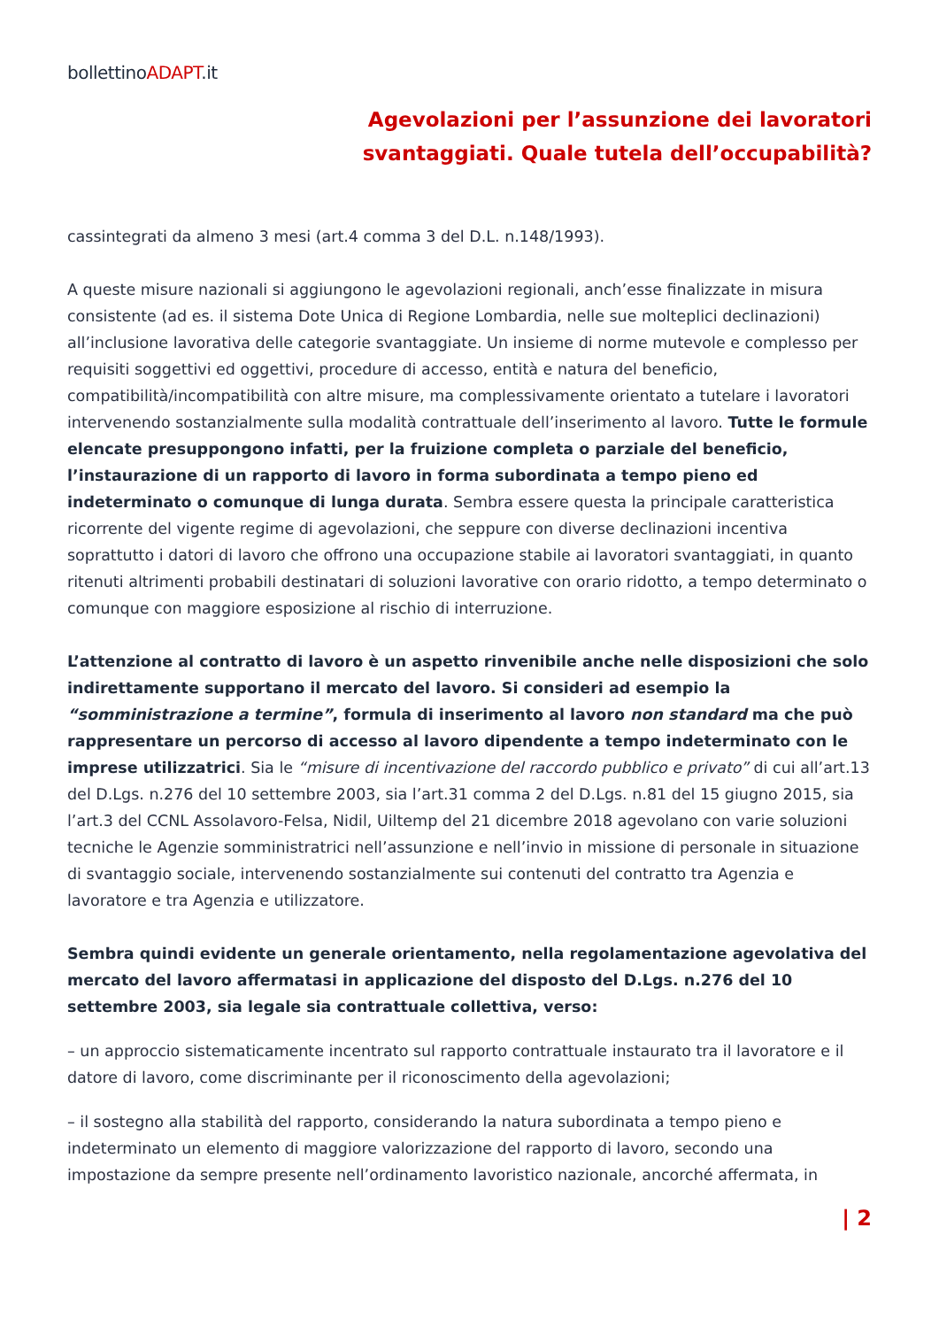bollettinoADAPT.it
Agevolazioni per l’assunzione dei lavoratori
svantaggiati. Quale tutela dell’occupabilità?
cassintegrati da almeno 3 mesi (art.4 comma 3 del D.L. n.148/1993).
A queste misure nazionali si aggiungono le agevolazioni regionali, anch’esse finalizzate in misura consistente (ad es. il sistema Dote Unica di Regione Lombardia, nelle sue molteplici declinazioni) all’inclusione lavorativa delle categorie svantaggiate. Un insieme di norme mutevole e complesso per requisiti soggettivi ed oggettivi, procedure di accesso, entità e natura del beneficio, compatibilità/incompatibilità con altre misure, ma complessivamente orientato a tutelare i lavoratori intervenendo sostanzialmente sulla modalità contrattuale dell’inserimento al lavoro. Tutte le formule elencate presuppongono infatti, per la fruizione completa o parziale del beneficio, l’instaurazione di un rapporto di lavoro in forma subordinata a tempo pieno ed indeterminato o comunque di lunga durata. Sembra essere questa la principale caratteristica ricorrente del vigente regime di agevolazioni, che seppure con diverse declinazioni incentiva soprattutto i datori di lavoro che offrono una occupazione stabile ai lavoratori svantaggiati, in quanto ritenuti altrimenti probabili destinatari di soluzioni lavorative con orario ridotto, a tempo determinato o comunque con maggiore esposizione al rischio di interruzione.
L’attenzione al contratto di lavoro è un aspetto rinvenibile anche nelle disposizioni che solo indirettamente supportano il mercato del lavoro. Si consideri ad esempio la “somministrazione a termine”, formula di inserimento al lavoro non standard ma che può rappresentare un percorso di accesso al lavoro dipendente a tempo indeterminato con le imprese utilizzatrici. Sia le “misure di incentivazione del raccordo pubblico e privato” di cui all’art.13 del D.Lgs. n.276 del 10 settembre 2003, sia l’art.31 comma 2 del D.Lgs. n.81 del 15 giugno 2015, sia l’art.3 del CCNL Assolavoro-Felsa, Nidil, Uiltemp del 21 dicembre 2018 agevolano con varie soluzioni tecniche le Agenzie somministratrici nell’assunzione e nell’invio in missione di personale in situazione di svantaggio sociale, intervenendo sostanzialmente sui contenuti del contratto tra Agenzia e lavoratore e tra Agenzia e utilizzatore.
Sembra quindi evidente un generale orientamento, nella regolamentazione agevolativa del mercato del lavoro affermatasi in applicazione del disposto del D.Lgs. n.276 del 10 settembre 2003, sia legale sia contrattuale collettiva, verso:
– un approccio sistematicamente incentrato sul rapporto contrattuale instaurato tra il lavoratore e il datore di lavoro, come discriminante per il riconoscimento della agevolazioni;
– il sostegno alla stabilità del rapporto, considerando la natura subordinata a tempo pieno e indeterminato un elemento di maggiore valorizzazione del rapporto di lavoro, secondo una impostazione da sempre presente nell’ordinamento lavoristico nazionale, ancorché affermata, in
| 2